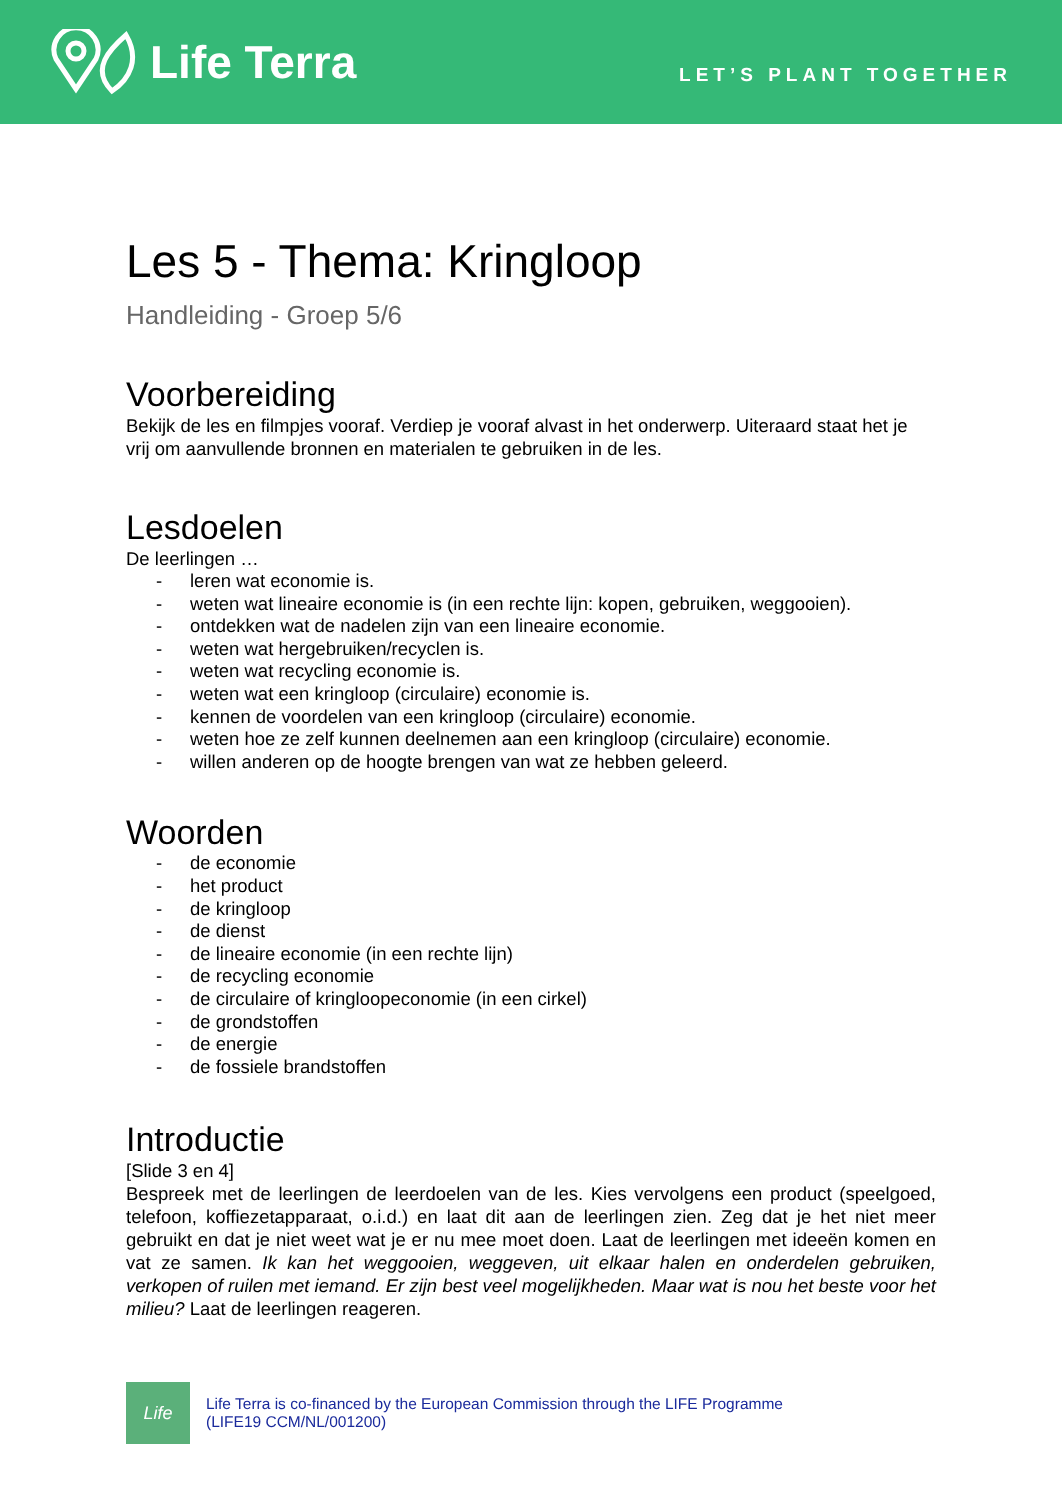Life Terra
LET’S PLANT TOGETHER
Les 5 - Thema: Kringloop
Handleiding - Groep 5/6
Voorbereiding
Bekijk de les en filmpjes vooraf. Verdiep je vooraf alvast in het onderwerp. Uiteraard staat het je vrij om aanvullende bronnen en materialen te gebruiken in de les.
Lesdoelen
De leerlingen …
- leren wat economie is.
- weten wat lineaire economie is (in een rechte lijn: kopen, gebruiken, weggooien).
- ontdekken wat de nadelen zijn van een lineaire economie.
- weten wat hergebruiken/recyclen is.
- weten wat recycling economie is.
- weten wat een kringloop (circulaire) economie is.
- kennen de voordelen van een kringloop (circulaire) economie.
- weten hoe ze zelf kunnen deelnemen aan een kringloop (circulaire) economie.
- willen anderen op de hoogte brengen van wat ze hebben geleerd.
Woorden
- de economie
- het product
- de kringloop
- de dienst
- de lineaire economie (in een rechte lijn)
- de recycling economie
- de circulaire of kringloopeconomie (in een cirkel)
- de grondstoffen
- de energie
- de fossiele brandstoffen
Introductie
[Slide 3 en 4]
Bespreek met de leerlingen de leerdoelen van de les. Kies vervolgens een product (speelgoed, telefoon, koffiezetapparaat, o.i.d.) en laat dit aan de leerlingen zien. Zeg dat je het niet meer gebruikt en dat je niet weet wat je er nu mee moet doen. Laat de leerlingen met ideeën komen en vat ze samen. Ik kan het weggooien, weggeven, uit elkaar halen en onderdelen gebruiken, verkopen of ruilen met iemand. Er zijn best veel mogelijkheden. Maar wat is nou het beste voor het milieu? Laat de leerlingen reageren.
Life
Life Terra is co-financed by the European Commission through the LIFE Programme
(LIFE19 CCM/NL/001200)